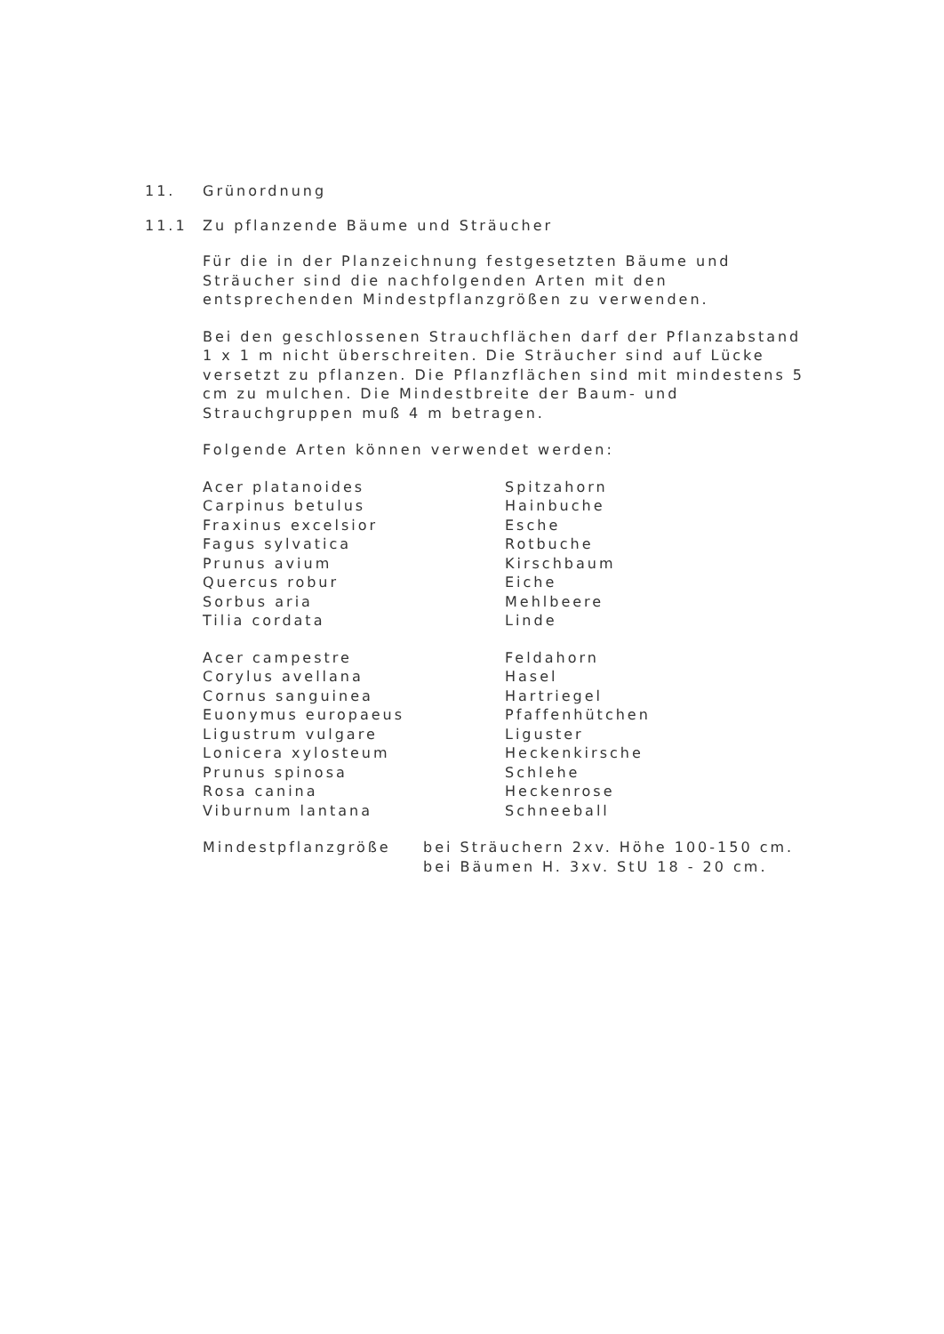11. Grünordnung
11.1 Zu pflanzende Bäume und Sträucher
Für die in der Planzeichnung festgesetzten Bäume und Sträucher sind die nachfolgenden Arten mit den entsprechenden Mindestpflanzgrößen zu verwenden.
Bei den geschlossenen Strauchflächen darf der Pflanzabstand 1 x 1 m nicht überschreiten. Die Sträucher sind auf Lücke versetzt zu pflanzen. Die Pflanzflächen sind mit mindestens 5 cm zu mulchen. Die Mindestbreite der Baum- und Strauchgruppen muß 4 m betragen.
Folgende Arten können verwendet werden:
| Acer platanoides | Spitzahorn |
| Carpinus betulus | Hainbuche |
| Fraxinus excelsior | Esche |
| Fagus sylvatica | Rotbuche |
| Prunus avium | Kirschbaum |
| Quercus robur | Eiche |
| Sorbus aria | Mehlbeere |
| Tilia cordata | Linde |
| Acer campestre | Feldahorn |
| Corylus avellana | Hasel |
| Cornus sanguinea | Hartriegel |
| Euonymus europaeus | Pfaffenhütchen |
| Ligustrum vulgare | Liguster |
| Lonicera xylosteum | Heckenkirsche |
| Prunus spinosa | Schlehe |
| Rosa canina | Heckenrose |
| Viburnum lantana | Schneeball |
| Mindestpflanzgröße | bei Sträuchern 2xv. Höhe 100-150 cm. |
| | bei Bäumen H. 3xv. StU 18 - 20 cm. |